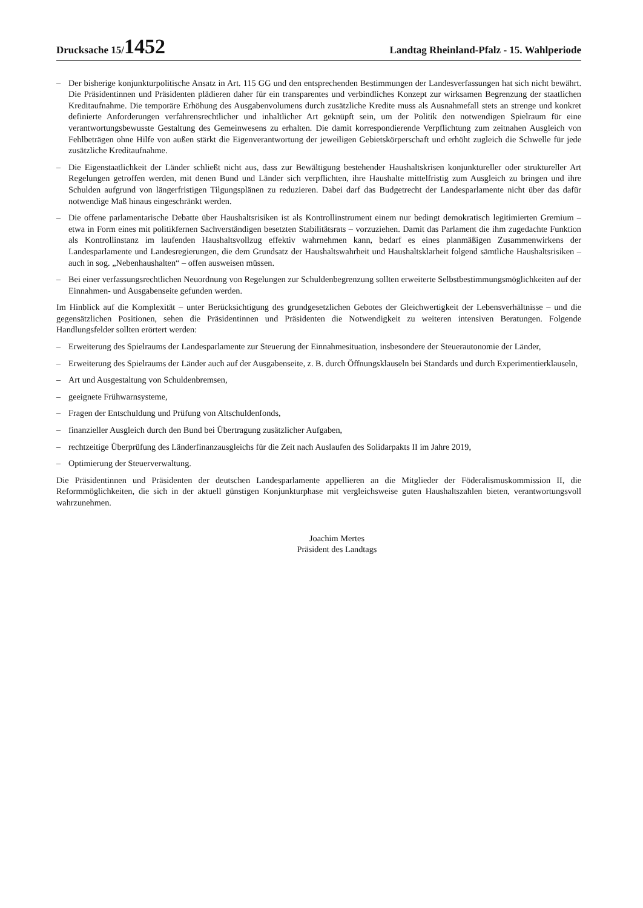Drucksache 15/1452
Landtag Rheinland-Pfalz - 15. Wahlperiode
– Der bisherige konjunkturpolitische Ansatz in Art. 115 GG und den entsprechenden Bestimmungen der Landesverfassungen hat sich nicht bewährt. Die Präsidentinnen und Präsidenten plädieren daher für ein transparentes und verbindliches Konzept zur wirksamen Begrenzung der staatlichen Kreditaufnahme. Die temporäre Erhöhung des Ausgabenvolumens durch zusätzliche Kredite muss als Ausnahmefall stets an strenge und konkret definierte Anforderungen verfahrensrechtlicher und inhaltlicher Art geknüpft sein, um der Politik den notwendigen Spielraum für eine verantwortungsbewusste Gestaltung des Gemeinwesens zu erhalten. Die damit korrespondierende Verpflichtung zum zeitnahen Ausgleich von Fehlbeträgen ohne Hilfe von außen stärkt die Eigenverantwortung der jeweiligen Gebietskörperschaft und erhöht zugleich die Schwelle für jede zusätzliche Kreditaufnahme.
– Die Eigenstaatlichkeit der Länder schließt nicht aus, dass zur Bewältigung bestehender Haushaltskrisen konjunktureller oder struktureller Art Regelungen getroffen werden, mit denen Bund und Länder sich verpflichten, ihre Haushalte mittelfristig zum Ausgleich zu bringen und ihre Schulden aufgrund von längerfristigen Tilgungsplänen zu reduzieren. Dabei darf das Budgetrecht der Landesparlamente nicht über das dafür notwendige Maß hinaus eingeschränkt werden.
– Die offene parlamentarische Debatte über Haushaltsrisiken ist als Kontrollinstrument einem nur bedingt demokratisch legitimierten Gremium – etwa in Form eines mit politikfernen Sachverständigen besetzten Stabilitätsrats – vorzuziehen. Damit das Parlament die ihm zugedachte Funktion als Kontrollinstanz im laufenden Haushaltsvollzug effektiv wahrnehmen kann, bedarf es eines planmäßigen Zusammenwirkens der Landesparlamente und Landesregierungen, die dem Grundsatz der Haushaltswahrheit und Haushaltsklarheit folgend sämtliche Haushaltsrisiken – auch in sog. „Nebenhaushalten“ – offen ausweisen müssen.
– Bei einer verfassungsrechtlichen Neuordnung von Regelungen zur Schuldenbegrenzung sollten erweiterte Selbstbestimmungsmöglichkeiten auf der Einnahmen- und Ausgabenseite gefunden werden.
Im Hinblick auf die Komplexität – unter Berücksichtigung des grundgesetzlichen Gebotes der Gleichwertigkeit der Lebensverhältnisse – und die gegensätzlichen Positionen, sehen die Präsidentinnen und Präsidenten die Notwendigkeit zu weiteren intensiven Beratungen. Folgende Handlungsfelder sollten erörtert werden:
– Erweiterung des Spielraums der Landesparlamente zur Steuerung der Einnahmesituation, insbesondere der Steuerautonomie der Länder,
– Erweiterung des Spielraums der Länder auch auf der Ausgabenseite, z. B. durch Öffnungsklauseln bei Standards und durch Experimentierklauseln,
– Art und Ausgestaltung von Schuldenbremsen,
– geeignete Frühwarnsysteme,
– Fragen der Entschuldung und Prüfung von Altschuldenfonds,
– finanzieller Ausgleich durch den Bund bei Übertragung zusätzlicher Aufgaben,
– rechtzeitige Überprüfung des Länderfinanzausgleichs für die Zeit nach Auslaufen des Solidarpakts II im Jahre 2019,
– Optimierung der Steuerverwaltung.
Die Präsidentinnen und Präsidenten der deutschen Landesparlamente appellieren an die Mitglieder der Föderalismuskommission II, die Reformmöglichkeiten, die sich in der aktuell günstigen Konjunkturphase mit vergleichsweise guten Haushaltszahlen bieten, verantwortungsvoll wahrzunehmen.
Joachim Mertes
Präsident des Landtags